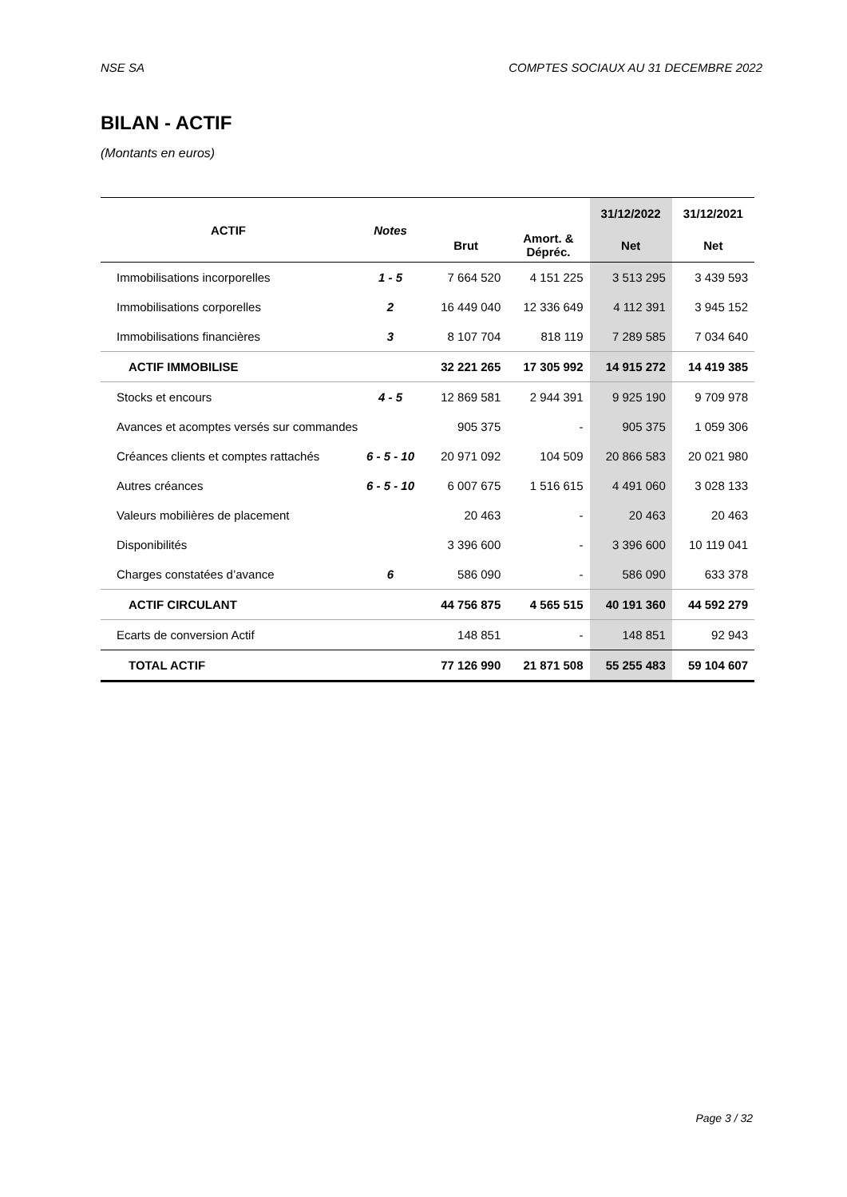NSE SA COMPTES SOCIAUX AU 31 DECEMBRE 2022
BILAN - ACTIF
(Montants en euros)
| ACTIF | Notes | | | 31/12/2022 | 31/12/2021 |
| --- | --- | --- | --- | --- | --- |
| | | Brut | Amort. & Dépréc. | Net | Net |
| Immobilisations incorporelles | 1 - 5 | 7 664 520 | 4 151 225 | 3 513 295 | 3 439 593 |
| Immobilisations corporelles | 2 | 16 449 040 | 12 336 649 | 4 112 391 | 3 945 152 |
| Immobilisations financières | 3 | 8 107 704 | 818 119 | 7 289 585 | 7 034 640 |
| ACTIF IMMOBILISE | | 32 221 265 | 17 305 992 | 14 915 272 | 14 419 385 |
| Stocks et encours | 4 - 5 | 12 869 581 | 2 944 391 | 9 925 190 | 9 709 978 |
| Avances et acomptes versés sur commandes | | 905 375 | - | 905 375 | 1 059 306 |
| Créances clients et comptes rattachés | 6 - 5 - 10 | 20 971 092 | 104 509 | 20 866 583 | 20 021 980 |
| Autres créances | 6 - 5 - 10 | 6 007 675 | 1 516 615 | 4 491 060 | 3 028 133 |
| Valeurs mobilières de placement | | 20 463 | - | 20 463 | 20 463 |
| Disponibilités | | 3 396 600 | - | 3 396 600 | 10 119 041 |
| Charges constatées d’avance | 6 | 586 090 | - | 586 090 | 633 378 |
| ACTIF CIRCULANT | | 44 756 875 | 4 565 515 | 40 191 360 | 44 592 279 |
| Ecarts de conversion Actif | | 148 851 | - | 148 851 | 92 943 |
| TOTAL ACTIF | | 77 126 990 | 21 871 508 | 55 255 483 | 59 104 607 |
Page 3 / 32